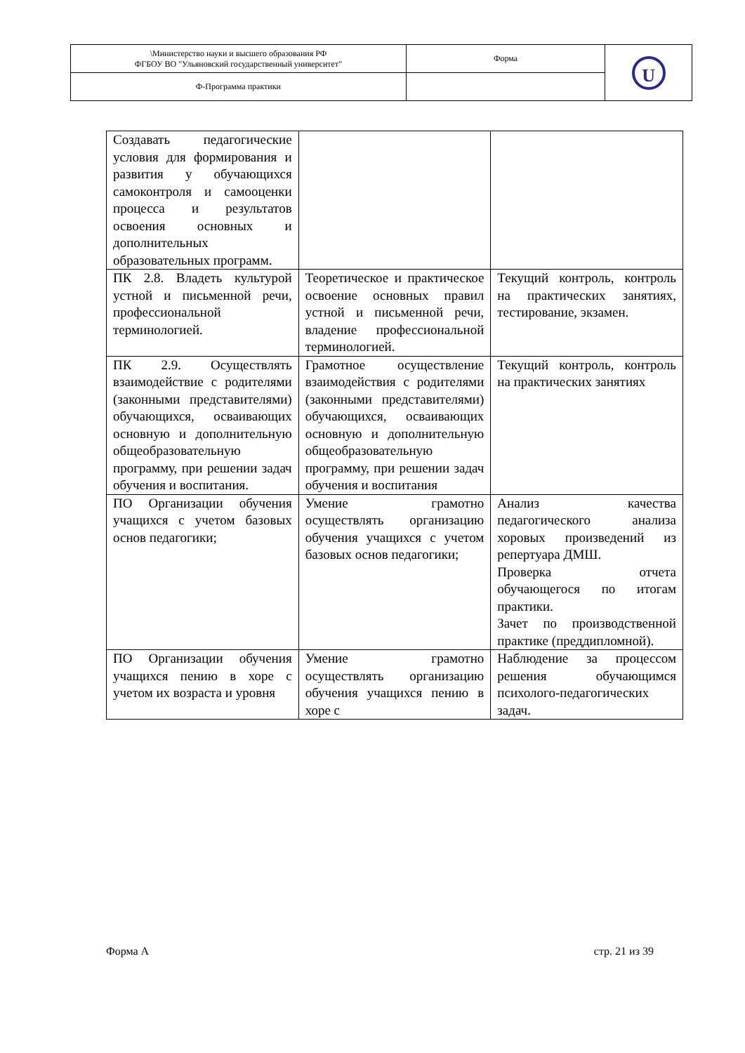| \Министерство науки и высшего образования РФ ФГБОУ ВО "Ульяновский государственный университет" | Форма | U |
| Ф-Программа практики | | |
| Создавать педагогические условия для формирования и развития у обучающихся самоконтроля и самооценки процесса и результатов освоения основных и дополнительных образовательных программ. | | |
| ПК 2.8. Владеть культурой устной и письменной речи, профессиональной терминологией. | Теоретическое и практическое освоение основных правил устной и письменной речи, владение профессиональной терминологией. | Текущий контроль, контроль на практических занятиях, тестирование, экзамен. |
| ПК 2.9. Осуществлять взаимодействие с родителями (законными представителями) обучающихся, осваивающих основную и дополнительную общеобразовательную программу, при решении задач обучения и воспитания. | Грамотное осуществление взаимодействия с родителями (законными представителями) обучающихся, осваивающих основную и дополнительную общеобразовательную программу, при решении задач обучения и воспитания | Текущий контроль, контроль на практических занятиях |
| ПО Организации обучения учащихся с учетом базовых основ педагогики; | Умение грамотно осуществлять организацию обучения учащихся с учетом базовых основ педагогики; | Анализ качества педагогического анализа хоровых произведений из репертуара ДМШ. Проверка отчета обучающегося по итогам практики. Зачет по производственной практике (преддипломной). |
| ПО Организации обучения учащихся пению в хоре с учетом их возраста и уровня | Умение грамотно осуществлять организацию обучения учащихся пению в хоре с | Наблюдение за процессом решения обучающимся психолого-педагогических задач. |
Форма А стр. 21 из 39